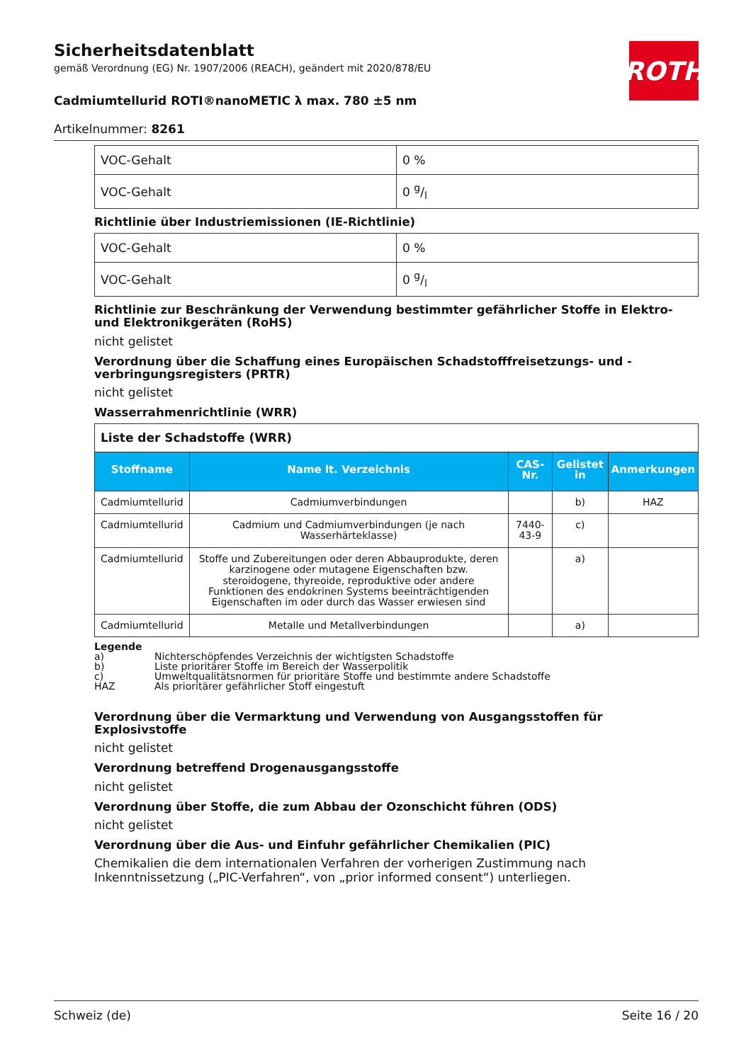Sicherheitsdatenblatt
gemäß Verordnung (EG) Nr. 1907/2006 (REACH), geändert mit 2020/878/EU
Cadmiumtellurid ROTI®nanoMETIC λ max. 780 ±5 nm
Artikelnummer: 8261
ROTH
| VOC-Gehalt | 0 % |
| VOC-Gehalt | 0 g/l |
Richtlinie über Industriemissionen (IE-Richtlinie)
| VOC-Gehalt | 0 % |
| VOC-Gehalt | 0 g/l |
Richtlinie zur Beschränkung der Verwendung bestimmter gefährlicher Stoffe in Elektro- und Elektronikgeräten (RoHS)
nicht gelistet
Verordnung über die Schaffung eines Europäischen Schadstofffreisetzungs- und -verbringungsregisters (PRTR)
nicht gelistet
Wasserrahmenrichtlinie (WRR)
| Liste der Schadstoffe (WRR) | | | | |
| Stoffname | Name lt. Verzeichnis | CAS-Nr. | Gelistet in | Anmerkungen |
| Cadmiumtellurid | Cadmiumverbindungen | | b) | HAZ |
| Cadmiumtellurid | Cadmium und Cadmiumverbindungen (je nach Wasserhärteklasse) | 7440-43-9 | c) | |
| Cadmiumtellurid | Stoffe und Zubereitungen oder deren Abbauprodukte, deren karzinogene oder mutagene Eigenschaften bzw. steroidogene, thyreoide, reproduktive oder andere Funktionen des endokrinen Systems beeinträchtigenden Eigenschaften im oder durch das Wasser erwiesen sind | | a) | |
| Cadmiumtellurid | Metalle und Metallverbindungen | | a) | |
Legende
a) Nichterschöpfendes Verzeichnis der wichtigsten Schadstoffe
b) Liste prioritärer Stoffe im Bereich der Wasserpolitik
c) Umweltqualitätsnormen für prioritäre Stoffe und bestimmte andere Schadstoffe
HAZ Als prioritärer gefährlicher Stoff eingestuft
Verordnung über die Vermarktung und Verwendung von Ausgangsstoffen für Explosivstoffe
nicht gelistet
Verordnung betreffend Drogenausgangsstoffe
nicht gelistet
Verordnung über Stoffe, die zum Abbau der Ozonschicht führen (ODS)
nicht gelistet
Verordnung über die Aus- und Einfuhr gefährlicher Chemikalien (PIC)
Chemikalien die dem internationalen Verfahren der vorherigen Zustimmung nach Inkenntnissetzung („PIC-Verfahren“, von „prior informed consent“) unterliegen.
Schweiz (de) Seite 16 / 20